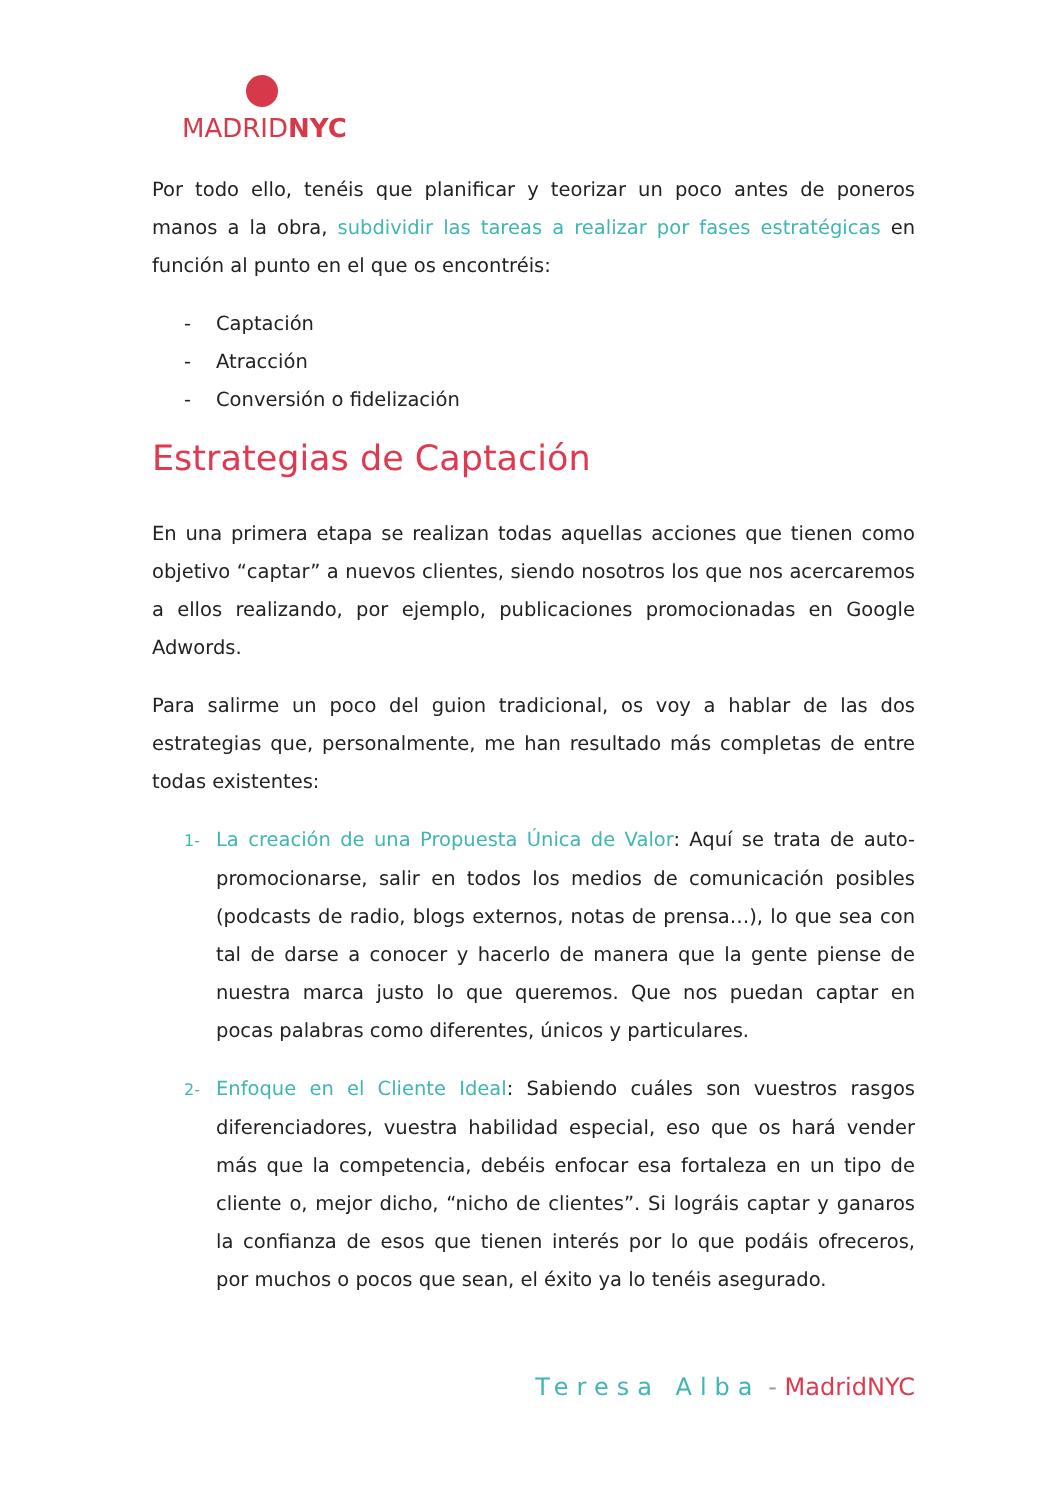MADRIDNYC
Por todo ello, tenéis que planificar y teorizar un poco antes de poneros manos a la obra, subdividir las tareas a realizar por fases estratégicas en función al punto en el que os encontréis:
- Captación
- Atracción
- Conversión o fidelización
Estrategias de Captación
En una primera etapa se realizan todas aquellas acciones que tienen como objetivo “captar” a nuevos clientes, siendo nosotros los que nos acercaremos a ellos realizando, por ejemplo, publicaciones promocionadas en Google Adwords.
Para salirme un poco del guion tradicional, os voy a hablar de las dos estrategias que, personalmente, me han resultado más completas de entre todas existentes:
1- La creación de una Propuesta Única de Valor: Aquí se trata de auto-promocionarse, salir en todos los medios de comunicación posibles (podcasts de radio, blogs externos, notas de prensa…), lo que sea con tal de darse a conocer y hacerlo de manera que la gente piense de nuestra marca justo lo que queremos. Que nos puedan captar en pocas palabras como diferentes, únicos y particulares.
2- Enfoque en el Cliente Ideal: Sabiendo cuáles son vuestros rasgos diferenciadores, vuestra habilidad especial, eso que os hará vender más que la competencia, debéis enfocar esa fortaleza en un tipo de cliente o, mejor dicho, “nicho de clientes”. Si lográis captar y ganaros la confianza de esos que tienen interés por lo que podáis ofreceros, por muchos o pocos que sean, el éxito ya lo tenéis asegurado.
Teresa Alba - MadridNYC